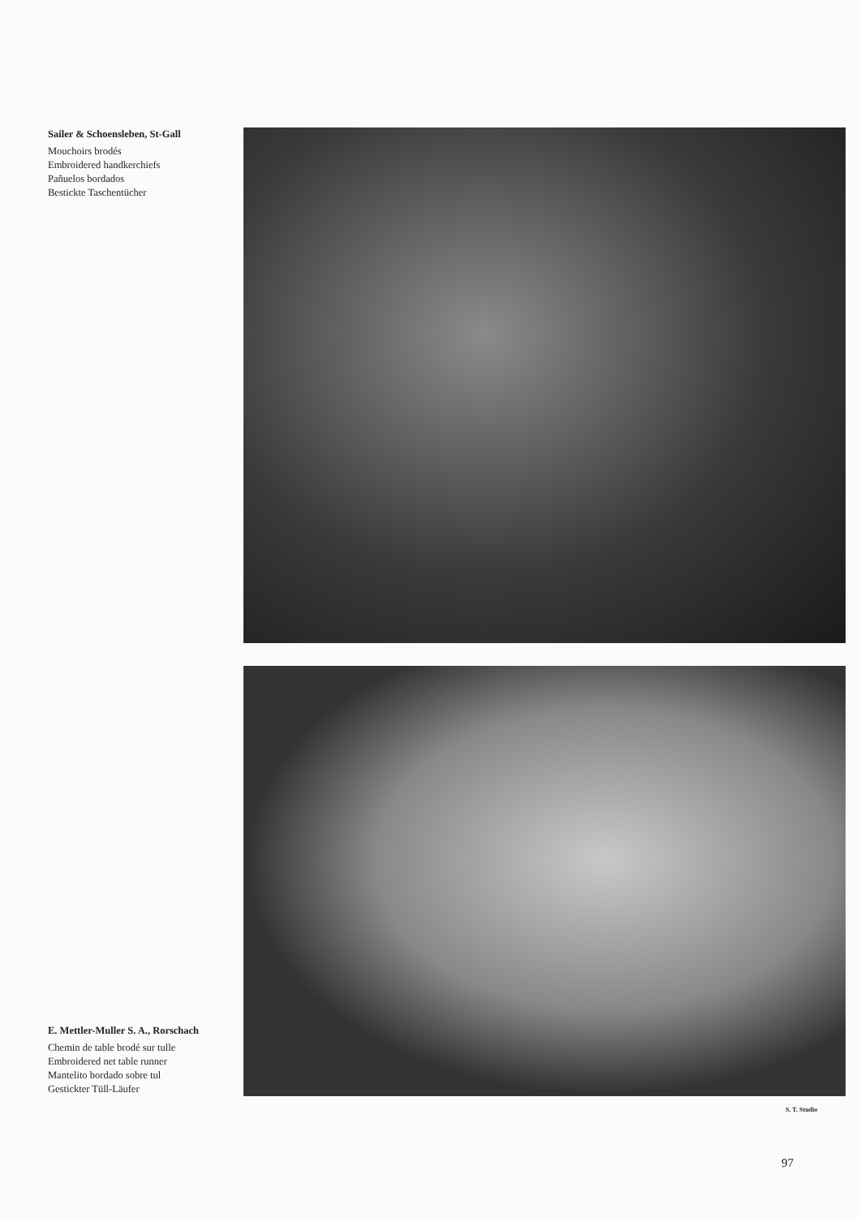Sailer & Schoensleben, St-Gall
Mouchoirs brodés
Embroidered handkerchiefs
Pañuelos bordados
Bestickte Taschentücher
E. Mettler-Muller S. A., Rorschach
Chemin de table brodé sur tulle
Embroidered net table runner
Mantelito bordado sobre tul
Gestickter Tüll-Läufer
S. T. Studio
97